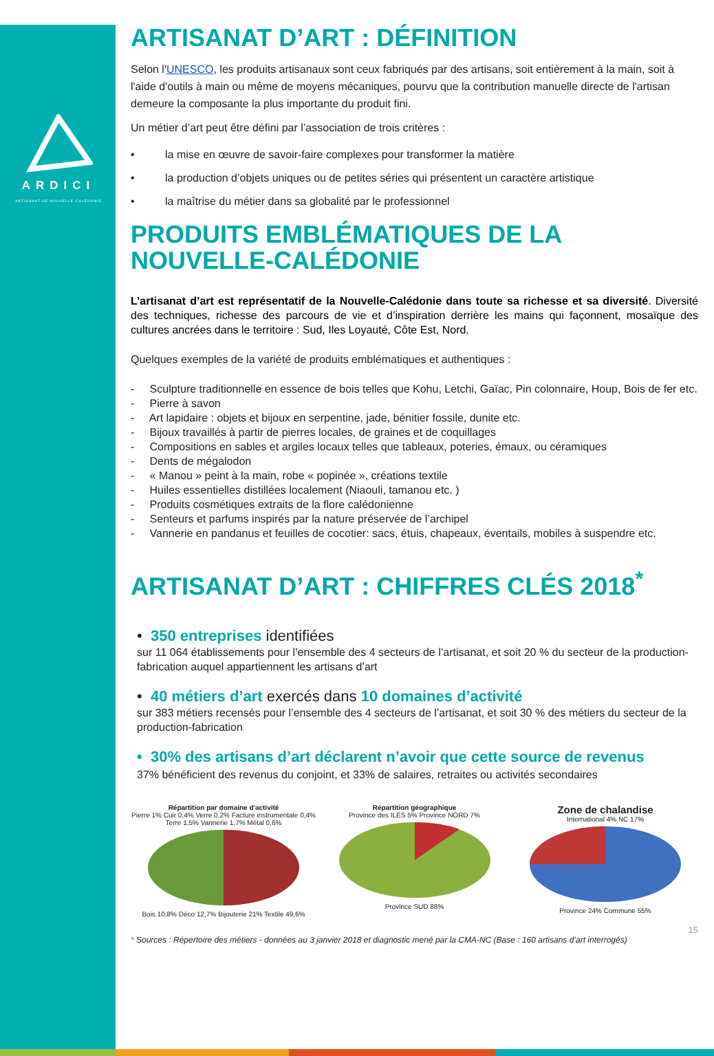ARDICI
ARTISANAT DE NOUVELLE-CALÉDONIE
ARTISANAT D’ART : DÉFINITION
Selon l'UNESCO, les produits artisanaux sont ceux fabriqués par des artisans, soit entièrement à la main, soit à l'aide d'outils à main ou même de moyens mécaniques, pourvu que la contribution manuelle directe de l'artisan demeure la composante la plus importante du produit fini.
Un métier d’art peut être défini par l’association de trois critères :
• la mise en œuvre de savoir-faire complexes pour transformer la matière
• la production d’objets uniques ou de petites séries qui présentent un caractère artistique
• la maîtrise du métier dans sa globalité par le professionnel
PRODUITS EMBLÉMATIQUES DE LA NOUVELLE-CALÉDONIE
L’artisanat d’art est représentatif de la Nouvelle-Calédonie dans toute sa richesse et sa diversité. Diversité des techniques, richesse des parcours de vie et d’inspiration derrière les mains qui façonnent, mosaïque des cultures ancrées dans le territoire : Sud, Iles Loyauté, Côte Est, Nord.
Quelques exemples de la variété de produits emblématiques et authentiques :
- Sculpture traditionnelle en essence de bois telles que Kohu, Letchi, Gaïac, Pin colonnaire, Houp, Bois de fer etc.
- Pierre à savon
- Art lapidaire : objets et bijoux en serpentine, jade, bénitier fossile, dunite etc.
- Bijoux travaillés à partir de pierres locales, de graines et de coquillages
- Compositions en sables et argiles locaux telles que tableaux, poteries, émaux, ou céramiques
- Dents de mégalodon
- « Manou » peint à la main, robe « popinée », créations textile
- Huiles essentielles distillées localement (Niaouli, tamanou etc. )
- Produits cosmétiques extraits de la flore calédonienne
- Senteurs et parfums inspirés par la nature préservée de l’archipel
- Vannerie en pandanus et feuilles de cocotier: sacs, étuis, chapeaux, éventails, mobiles à suspendre etc.
ARTISANAT D’ART : CHIFFRES CLÉS 2018<sup>*</sup>
• 350 entreprises identifiées
sur 11 064 établissements pour l’ensemble des 4 secteurs de l’artisanat, et soit 20 % du secteur de la production-fabrication auquel appartiennent les artisans d’art
• 40 métiers d’art exercés dans 10 domaines d’activité
sur 383 métiers recensés pour l’ensemble des 4 secteurs de l’artisanat, et soit 30 % des métiers du secteur de la production-fabrication
• 30% des artisans d’art déclarent n’avoir que cette source de revenus
37% bénéficient des revenus du conjoint, et 33% de salaires, retraites ou activités secondaires
Répartition par domaine d'activité
Pierre 1% Cuir 0,4% Verre 0,2% Facture instrumentale 0,4% Terre 1,5% Vannerie 1,7% Métal 0,6%
Bois 10,8% Déco 12,7% Bijouterie 21% Textile 49,6%
Répartition géographique
Province des ILES 5% Province NORD 7%
Province SUD 88%
Zone de chalandise
International 4% NC 17%
Province 24% Commune 55%
15
* Sources : Répertoire des métiers - données au 3 janvier 2018 et diagnostic mené par la CMA-NC (Base : 160 artisans d’art interrogés)